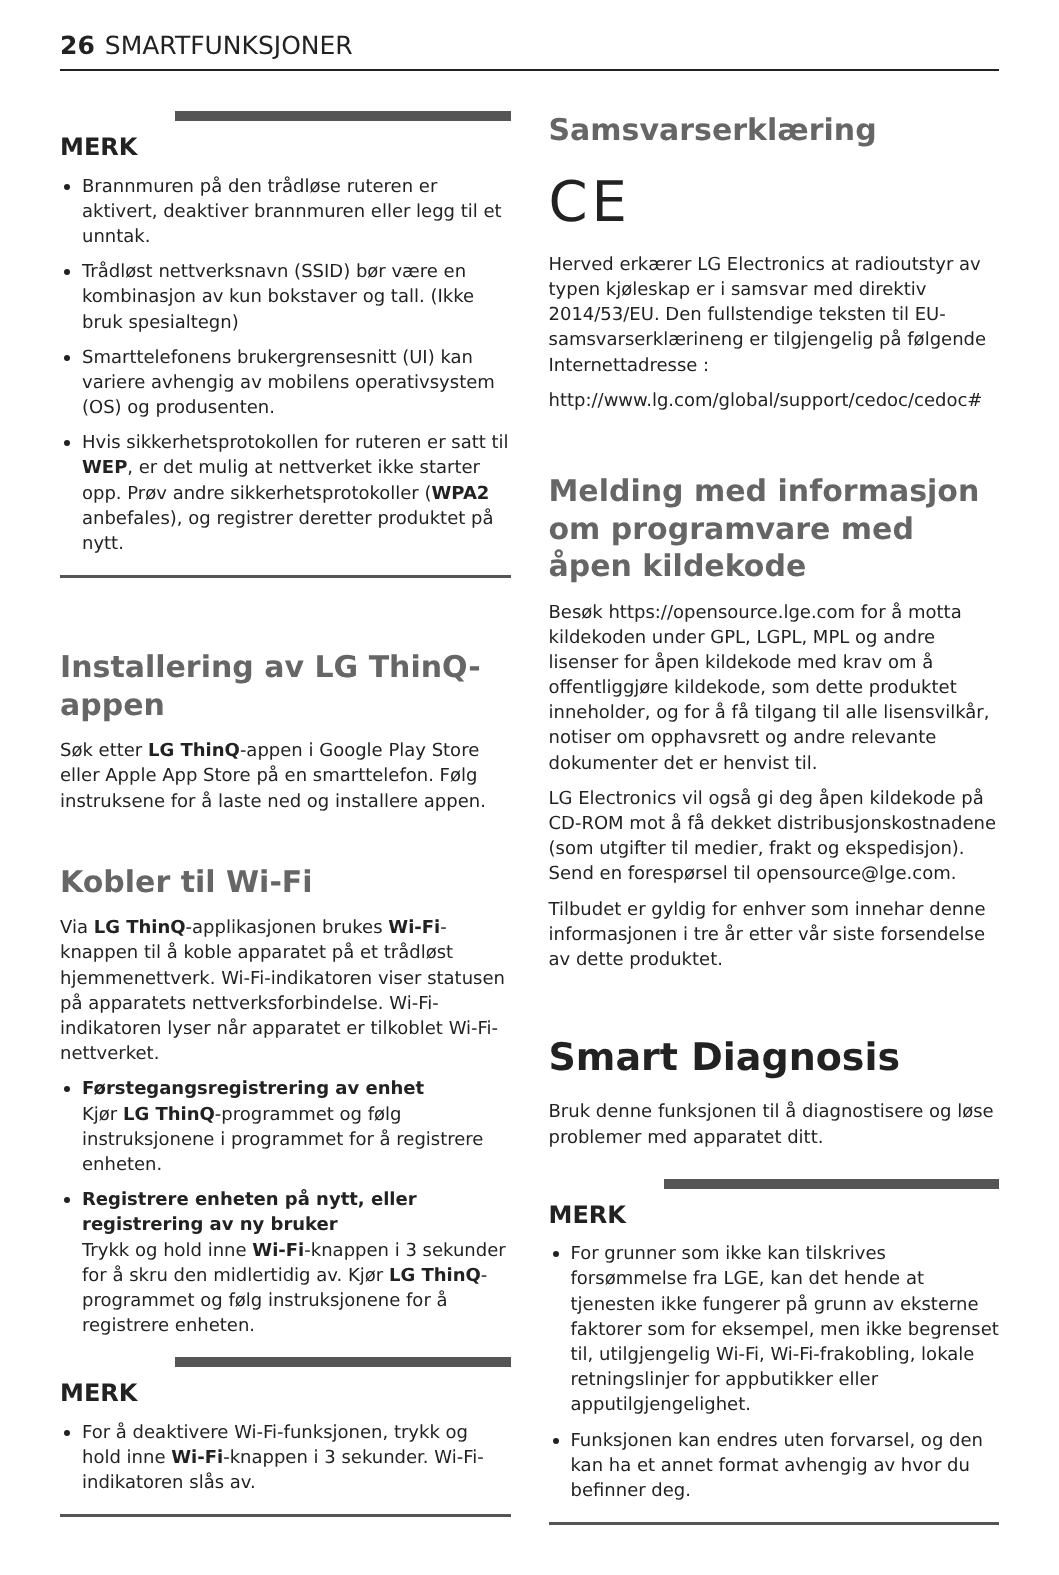26 SMARTFUNKSJONER
MERK
Brannmuren på den trådløse ruteren er aktivert, deaktiver brannmuren eller legg til et unntak.
Trådløst nettverksnavn (SSID) bør være en kombinasjon av kun bokstaver og tall. (Ikke bruk spesialtegn)
Smarttelefonens brukergrensesnitt (UI) kan variere avhengig av mobilens operativsystem (OS) og produsenten.
Hvis sikkerhetsprotokollen for ruteren er satt til WEP, er det mulig at nettverket ikke starter opp. Prøv andre sikkerhetsprotokoller (WPA2 anbefales), og registrer deretter produktet på nytt.
Installering av LG ThinQ-appen
Søk etter LG ThinQ-appen i Google Play Store eller Apple App Store på en smarttelefon. Følg instruksene for å laste ned og installere appen.
Kobler til Wi-Fi
Via LG ThinQ-applikasjonen brukes Wi-Fi-knappen til å koble apparatet på et trådløst hjemmenettverk. Wi-Fi-indikatoren viser statusen på apparatets nettverksforbindelse. Wi-Fi-indikatoren lyser når apparatet er tilkoblet Wi-Fi-nettverket.
Førstegangsregistrering av enhet
Kjør LG ThinQ-programmet og følg instruksjonene i programmet for å registrere enheten.
Registrere enheten på nytt, eller registrering av ny bruker
Trykk og hold inne Wi-Fi-knappen i 3 sekunder for å skru den midlertidig av. Kjør LG ThinQ-programmet og følg instruksjonene for å registrere enheten.
MERK
For å deaktivere Wi-Fi-funksjonen, trykk og hold inne Wi-Fi-knappen i 3 sekunder. Wi-Fi-indikatoren slås av.
Samsvarserklæring
CE
Herved erkærer LG Electronics at radioutstyr av typen kjøleskap er i samsvar med direktiv 2014/53/EU. Den fullstendige teksten til EU-samsvarserklærineng er tilgjengelig på følgende Internettadresse :
http://www.lg.com/global/support/cedoc/cedoc#
Melding med informasjon om programvare med åpen kildekode
Besøk https://opensource.lge.com for å motta kildekoden under GPL, LGPL, MPL og andre lisenser for åpen kildekode med krav om å offentliggjøre kildekode, som dette produktet inneholder, og for å få tilgang til alle lisensvilkår, notiser om opphavsrett og andre relevante dokumenter det er henvist til.
LG Electronics vil også gi deg åpen kildekode på CD-ROM mot å få dekket distribusjonskostnadene (som utgifter til medier, frakt og ekspedisjon). Send en forespørsel til opensource@lge.com.
Tilbudet er gyldig for enhver som innehar denne informasjonen i tre år etter vår siste forsendelse av dette produktet.
Smart Diagnosis
Bruk denne funksjonen til å diagnostisere og løse problemer med apparatet ditt.
MERK
For grunner som ikke kan tilskrives forsømmelse fra LGE, kan det hende at tjenesten ikke fungerer på grunn av eksterne faktorer som for eksempel, men ikke begrenset til, utilgjengelig Wi-Fi, Wi-Fi-frakobling, lokale retningslinjer for appbutikker eller apputilgjengelighet.
Funksjonen kan endres uten forvarsel, og den kan ha et annet format avhengig av hvor du befinner deg.